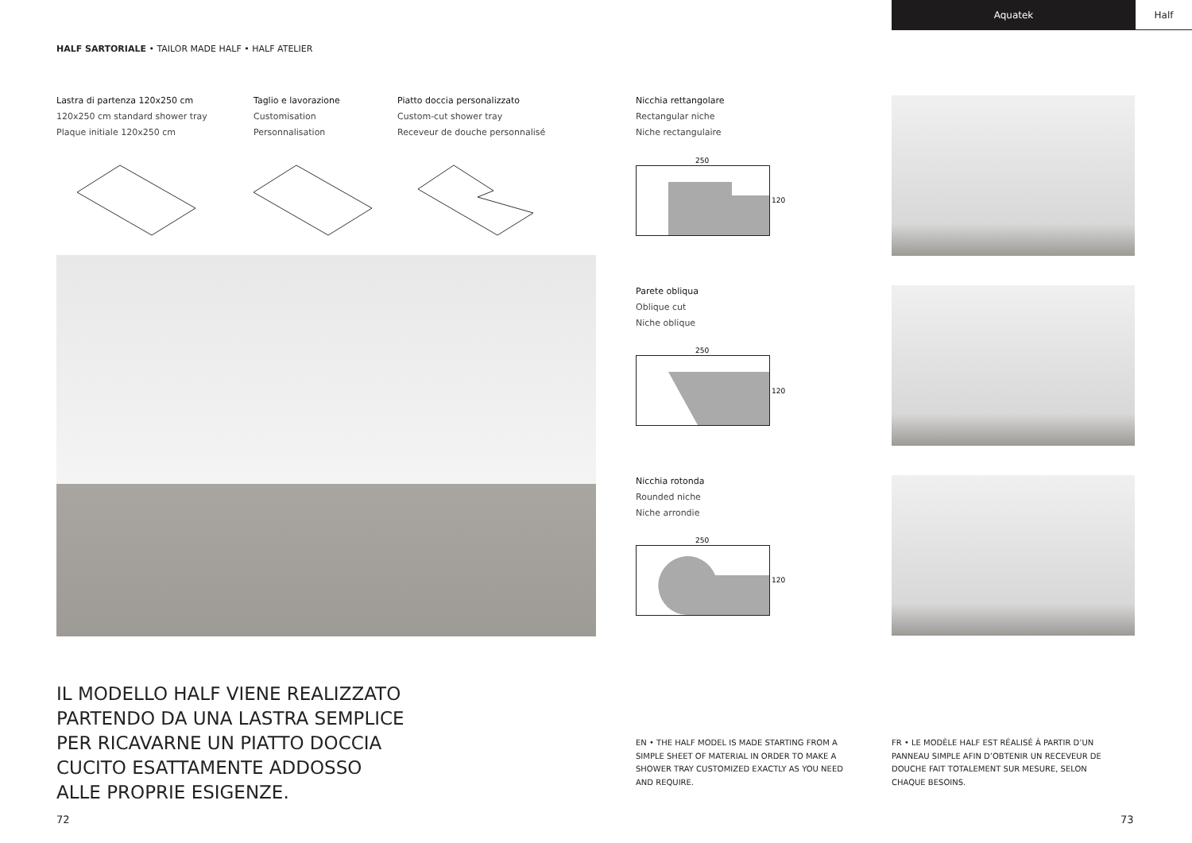Aquatek Half
HALF SARTORIALE • TAILOR MADE HALF • HALF ATELIER
Lastra di partenza 120x250 cm
120x250 cm standard shower tray
Plaque initiale 120x250 cm
Taglio e lavorazione
Customisation
Personnalisation
Piatto doccia personalizzato
Custom-cut shower tray
Receveur de douche personnalisé
Nicchia rettangolare
Rectangular niche
Niche rectangulaire
250
120
Parete obliqua
Oblique cut
Niche oblique
250
120
Nicchia rotonda
Rounded niche
Niche arrondie
250
120
IL MODELLO HALF VIENE REALIZZATO
PARTENDO DA UNA LASTRA SEMPLICE
PER RICAVARNE UN PIATTO DOCCIA
CUCITO ESATTAMENTE ADDOSSO
ALLE PROPRIE ESIGENZE.
EN • THE HALF MODEL IS MADE STARTING FROM A SIMPLE SHEET OF MATERIAL IN ORDER TO MAKE A SHOWER TRAY CUSTOMIZED EXACTLY AS YOU NEED AND REQUIRE.
FR • LE MODÈLE HALF EST RÉALISÉ À PARTIR D’UN PANNEAU SIMPLE AFIN D’OBTENIR UN RECEVEUR DE DOUCHE FAIT TOTALEMENT SUR MESURE, SELON CHAQUE BESOINS.
72 73